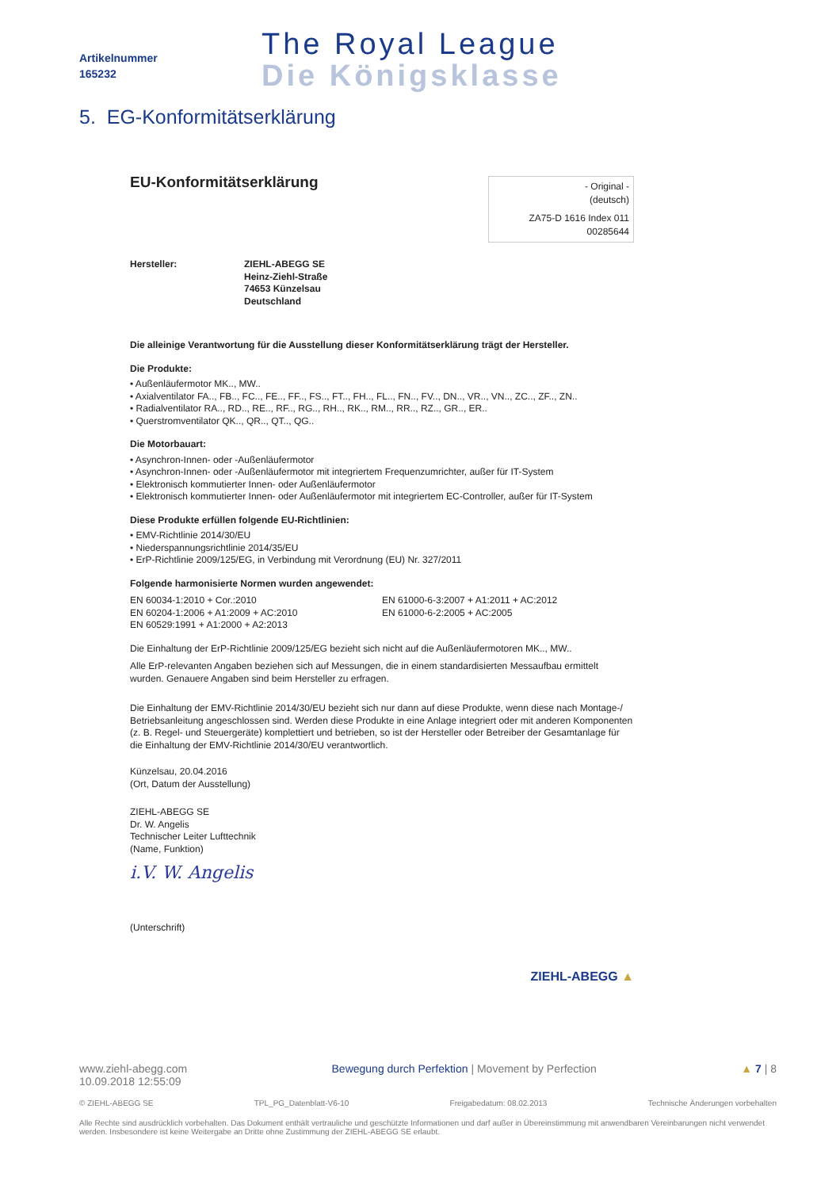Artikelnummer
165232
The Royal League
Die Königsklasse
5. EG-Konformitätserklärung
EU-Konformitätserklärung
- Original -
(deutsch)
ZA75-D 1616 Index 011
00285644
Hersteller: ZIEHL-ABEGG SE
Heinz-Ziehl-Straße
74653 Künzelsau
Deutschland
Die alleinige Verantwortung für die Ausstellung dieser Konformitätserklärung trägt der Hersteller.
Die Produkte:
• Außenläufermotor MK.., MW..
• Axialventilator FA.., FB.., FC.., FE.., FF.., FS.., FT.., FH.., FL.., FN.., FV.., DN.., VR.., VN.., ZC.., ZF.., ZN..
• Radialventilator RA.., RD.., RE.., RF.., RG.., RH.., RK.., RM.., RR.., RZ.., GR.., ER..
• Querstromventilator QK.., QR.., QT.., QG..
Die Motorbauart:
• Asynchron-Innen- oder -Außenläufermotor
• Asynchron-Innen- oder -Außenläufermotor mit integriertem Frequenzumrichter, außer für IT-System
• Elektronisch kommutierter Innen- oder Außenläufermotor
• Elektronisch kommutierter Innen- oder Außenläufermotor mit integriertem EC-Controller, außer für IT-System
Diese Produkte erfüllen folgende EU-Richtlinien:
• EMV-Richtlinie 2014/30/EU
• Niederspannungsrichtlinie 2014/35/EU
• ErP-Richtlinie 2009/125/EG, in Verbindung mit Verordnung (EU) Nr. 327/2011
Folgende harmonisierte Normen wurden angewendet:
EN 60034-1:2010 + Cor.:2010
EN 60204-1:2006 + A1:2009 + AC:2010
EN 60529:1991 + A1:2000 + A2:2013
EN 61000-6-3:2007 + A1:2011 + AC:2012
EN 61000-6-2:2005 + AC:2005
Die Einhaltung der ErP-Richtlinie 2009/125/EG bezieht sich nicht auf die Außenläufermotoren MK.., MW..
Alle ErP-relevanten Angaben beziehen sich auf Messungen, die in einem standardisierten Messaufbau ermittelt wurden. Genauere Angaben sind beim Hersteller zu erfragen.
Die Einhaltung der EMV-Richtlinie 2014/30/EU bezieht sich nur dann auf diese Produkte, wenn diese nach Montage-/ Betriebsanleitung angeschlossen sind. Werden diese Produkte in eine Anlage integriert oder mit anderen Komponenten (z. B. Regel- und Steuergeräte) komplettiert und betrieben, so ist der Hersteller oder Betreiber der Gesamtanlage für die Einhaltung der EMV-Richtlinie 2014/30/EU verantwortlich.
Künzelsau, 20.04.2016
(Ort, Datum der Ausstellung)
ZIEHL-ABEGG SE
Dr. W. Angelis
Technischer Leiter Lufttechnik
(Name, Funktion)
i.V. W. Angelis
(Unterschrift)
ZIEHL-ABEGG ▲
www.ziehl-abegg.com
10.09.2018 12:55:09
Bewegung durch Perfektion | Movement by Perfection
▲ 7 | 8
© ZIEHL-ABEGG SE TPL_PG_Datenblatt-V6-10 Freigabedatum: 08.02.2013 Technische Änderungen vorbehalten
Alle Rechte sind ausdrücklich vorbehalten. Das Dokument enthält vertrauliche und geschützte Informationen und darf außer in Übereinstimmung mit anwendbaren Vereinbarungen nicht verwendet werden. Insbesondere ist keine Weitergabe an Dritte ohne Zustimmung der ZIEHL-ABEGG SE erlaubt.